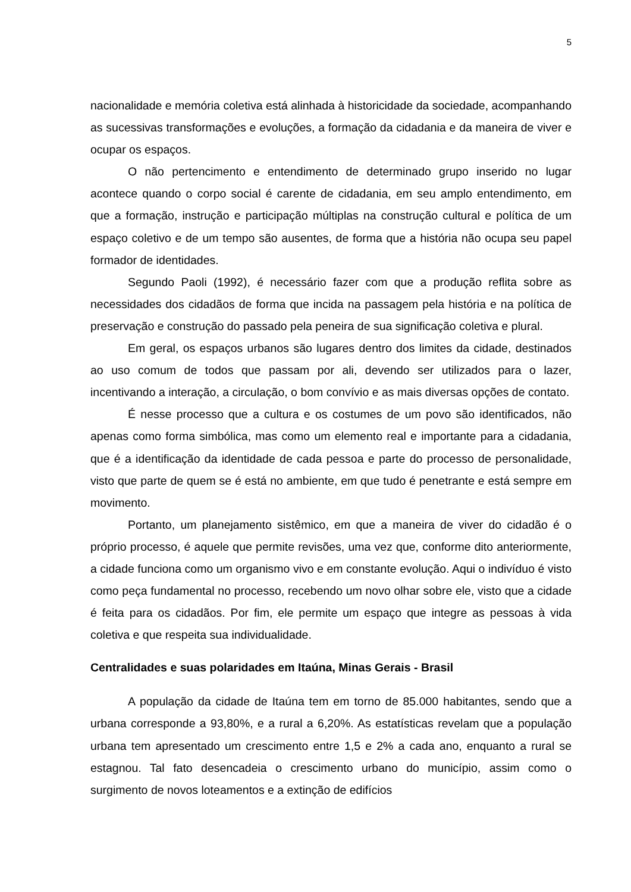5
nacionalidade e memória coletiva está alinhada à historicidade da sociedade, acompanhando as sucessivas transformações e evoluções, a formação da cidadania e da maneira de viver e ocupar os espaços.
O não pertencimento e entendimento de determinado grupo inserido no lugar acontece quando o corpo social é carente de cidadania, em seu amplo entendimento, em que a formação, instrução e participação múltiplas na construção cultural e política de um espaço coletivo e de um tempo são ausentes, de forma que a história não ocupa seu papel formador de identidades.
Segundo Paoli (1992), é necessário fazer com que a produção reflita sobre as necessidades dos cidadãos de forma que incida na passagem pela história e na política de preservação e construção do passado pela peneira de sua significação coletiva e plural.
Em geral, os espaços urbanos são lugares dentro dos limites da cidade, destinados ao uso comum de todos que passam por ali, devendo ser utilizados para o lazer, incentivando a interação, a circulação, o bom convívio e as mais diversas opções de contato.
É nesse processo que a cultura e os costumes de um povo são identificados, não apenas como forma simbólica, mas como um elemento real e importante para a cidadania, que é a identificação da identidade de cada pessoa e parte do processo de personalidade, visto que parte de quem se é está no ambiente, em que tudo é penetrante e está sempre em movimento.
Portanto, um planejamento sistêmico, em que a maneira de viver do cidadão é o próprio processo, é aquele que permite revisões, uma vez que, conforme dito anteriormente, a cidade funciona como um organismo vivo e em constante evolução. Aqui o indivíduo é visto como peça fundamental no processo, recebendo um novo olhar sobre ele, visto que a cidade é feita para os cidadãos. Por fim, ele permite um espaço que integre as pessoas à vida coletiva e que respeita sua individualidade.
Centralidades e suas polaridades em Itaúna, Minas Gerais - Brasil
A população da cidade de Itaúna tem em torno de 85.000 habitantes, sendo que a urbana corresponde a 93,80%, e a rural a 6,20%. As estatísticas revelam que a população urbana tem apresentado um crescimento entre 1,5 e 2% a cada ano, enquanto a rural se estagnou. Tal fato desencadeia o crescimento urbano do município, assim como o surgimento de novos loteamentos e a extinção de edifícios